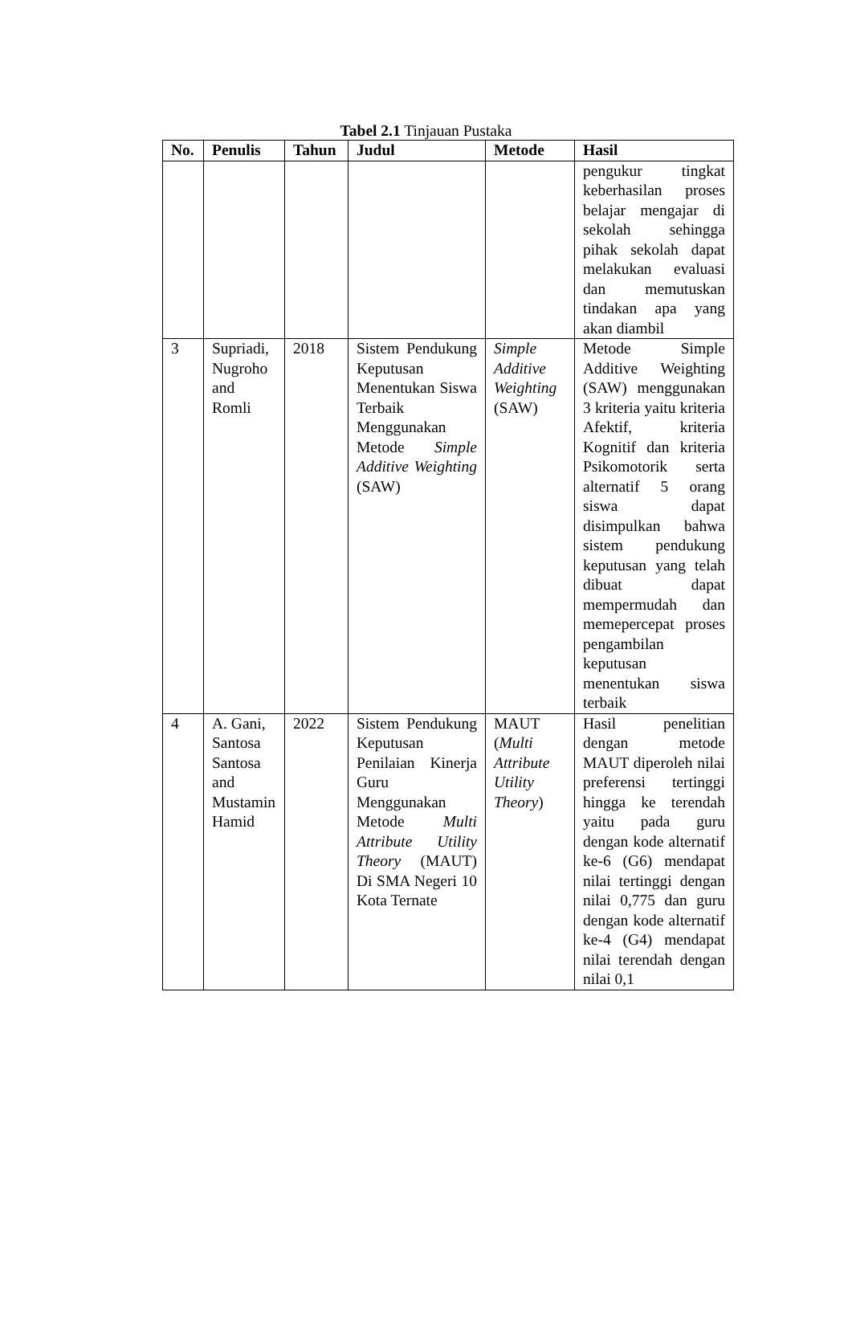Tabel 2.1 Tinjauan Pustaka
| No. | Penulis | Tahun | Judul | Metode | Hasil |
| --- | --- | --- | --- | --- | --- |
| | | | | | pengukur tingkat keberhasilan proses belajar mengajar di sekolah sehingga pihak sekolah dapat melakukan evaluasi dan memutuskan tindakan apa yang akan diambil |
| 3 | Supriadi, Nugroho and Romli | 2018 | Sistem Pendukung Keputusan Menentukan Siswa Terbaik Menggunakan Metode Simple Additive Weighting (SAW) | Simple Additive Weighting (SAW) | Metode Simple Additive Weighting (SAW) menggunakan 3 kriteria yaitu kriteria Afektif, kriteria Kognitif dan kriteria Psikomotorik serta alternatif 5 orang siswa dapat disimpulkan bahwa sistem pendukung keputusan yang telah dibuat dapat mempermudah dan memepercepat proses pengambilan keputusan menentukan siswa terbaik |
| 4 | A. Gani, Santosa Santosa and Mustamin Hamid | 2022 | Sistem Pendukung Keputusan Penilaian Kinerja Guru Menggunakan Metode Multi Attribute Utility Theory (MAUT) Di SMA Negeri 10 Kota Ternate | MAUT ( Multi Attribute Utility Theory ) | Hasil penelitian dengan metode MAUT diperoleh nilai preferensi tertinggi hingga ke terendah yaitu pada guru dengan kode alternatif ke-6 (G6) mendapat nilai tertinggi dengan nilai 0,775 dan guru dengan kode alternatif ke-4 (G4) mendapat nilai terendah dengan nilai 0,1 |